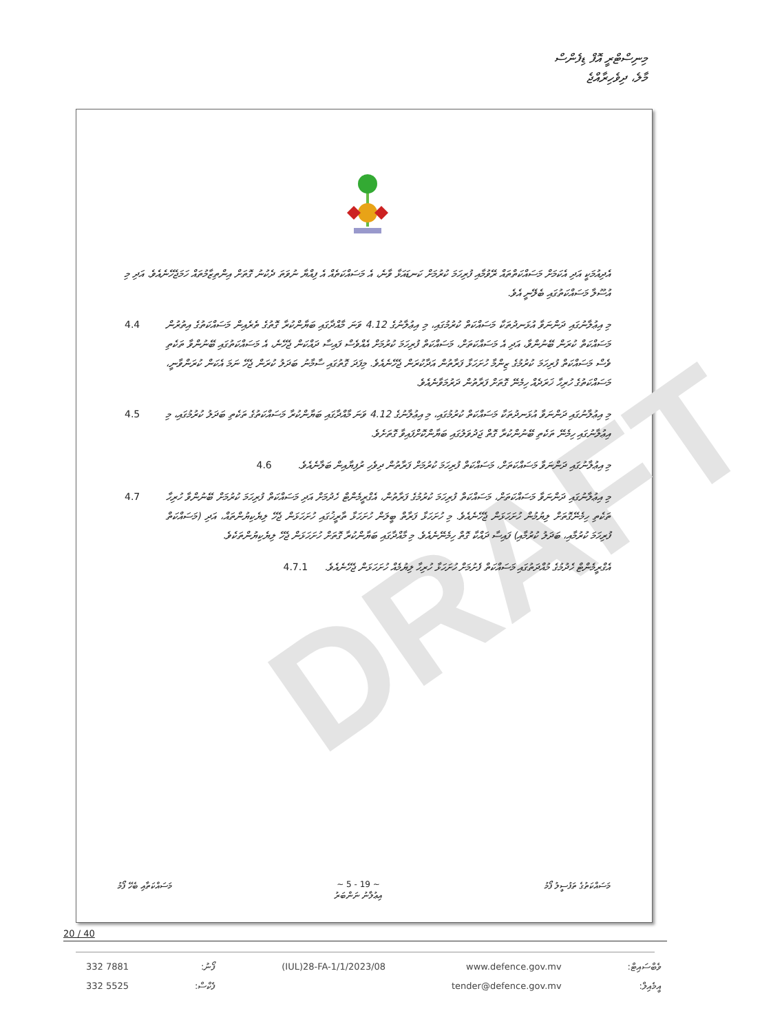މިނިސްޓްރީ އޮފް ޑިފެންސް
މާލެ، ދިވެހިރާއްޖެ
DRAFT
އެދިއުމަކީ އަދި އެކަމަށް މަސައްކަތްތައް ރޭވުމާއި ފުރިހަމަ ކުރުމަށް ކަނޑައަޅާ ވާނެ، އެ މަސައްކަތެއް އެ ފިއްޔާ ނުވަތަ ދެކުނު ގޮތަށް އިންތިޒާމުތައް ހަމަޖެހޭނެއެވެ. އަދި މި އުސޫލާ މަސައްކަތުގައި ބެލޭނީ އެވެ.
މި އިޢުލާނުގައި ދަންނަވާ އުޅަނދުތަކާ މަސައްކަތް ކުރުމުގައި، މި އިޢުލާނުގެ 4.12 ވަނަ މާއްދާގައި ބަޔާންކުރާ ގޮތުގެ ތެރެއިން މަސައްކަތުގެ އިތުރުން މަސައްކަތް ކުރަން ބޭނުންވާ، އަދި އެ މަސައްކަތަށް، މަސައްކަތް ފުރިހަމަ ކުރުމަށް އެއްވެސް ފައިސާ ދައްކަން ޖެހޭނެ، އެ މަސައްކަތުގައި ބޭނުންވާ ތަކެތި ވެސް މަސައްކަތް ފުރިހަމަ ކުރުމުގެ ޒިންމާ ހުށަހަޅާ ފަރާތުން އަދާކުރަން ޖެހޭނެއެވެ. މިފަދަ ގޮތުގައި ސާމާނު ބަދަލު ކުރަން ޖެހޭ ނަމަ އެކަން ކުރަންވާނީ، މަސައްކަތުގެ ހުރިހާ ޚަރަދެއް ހިމެނޭ ގޮތަށް ފަރާތުން ދަރުމަވާނެއެވެ.
4.4
މި އިޢުލާނުގައި ދަންނަވާ އުޅަނދުތަކާ މަސައްކަތް ކުރުމުގައި، މި އިޢުލާނުގެ 4.12 ވަނަ މާއްދާގައި ބަޔާންކުރާ މަސައްކަތުގެ ތަކެތި ބަދަލު ކުރުމުގައި، މި އިޢުލާނުގައި ހިމެނޭ ތަކެތި ބޭނުންކުރާ ގޮތް ޖަދުވަލުގައި ބަޔާންކޮށްފައިވާ ގޮތަށެވެ.
4.5
މި އިޢުލާނުގައި ދަންނަވާ މަސައްކަތަށް، މަސައްކަތް ފުރިހަމަ ކުރުމަށް ފަރާތުން ދިވެހި ރުފިޔާއިން ބަލާނެއެވެ.
4.6
މި އިޢުލާނުގައި ދަންނަވާ މަސައްކަތަށް، މަސައްކަތް ފުރިހަމަ ކުރުމުގެ ފަރާތުން، އެގްރީމެންޓް ހެދުމަށް އަދި މަސައްކަތް ފުރިހަމަ ކުރުމަށް ބޭނުންވާ ހުރިހާ ތަކެތި ހިމެނޭގޮތަށް ލިޔުމުން ހުށަހަޅަން ޖެހޭނެއެވެ. މި ހުށަހަޅާ ފަރާތް ބީލަން ހުށަހަޅާ ތާރީޚުގައި ހުށަހަޅަން ޖެހޭ ލިޔެކިޔުންތައް، އަދި (މަސައްކަތް ފުރިހަމަ ކުރުމާއި، ބަދަލު ކުރުމާއި) ފައިސާ ދައްކާ ގޮތް ހިމެނޭނެއެވެ. މި މާއްދާގައި ބަޔާންކުރާ ގޮތަށް ހުށަހަޅަން ޖެހޭ ލިޔެކިޔުންތަކެވެ.
4.7
އެގްރީމެންޓް ހެދުމުގެ މުއްދަތުގައި މަސައްކަތް ފެށުމަށް ހުށަހަޅާ ހުރިހާ ލިޔުމެއް ހުށަހަޅަން ޖެހޭނެއެވެ.
4.7.1
މަސައްކަތުގެ ތަފުސީލު ފޯމު ~ 5 - 19 ~
އިޢުލާނު ނަންބަރު މަސައްކަތާއި ބެހޭ ފޯމު
20 / 40
332 7881
332 5525
ފޯނު:
ފެކްސް:
(IUL)28-FA-1/1/2023/08 www.defence.gov.mv
tender@defence.gov.mv
ވެބްސައިޓް:
އީމެއިލް: